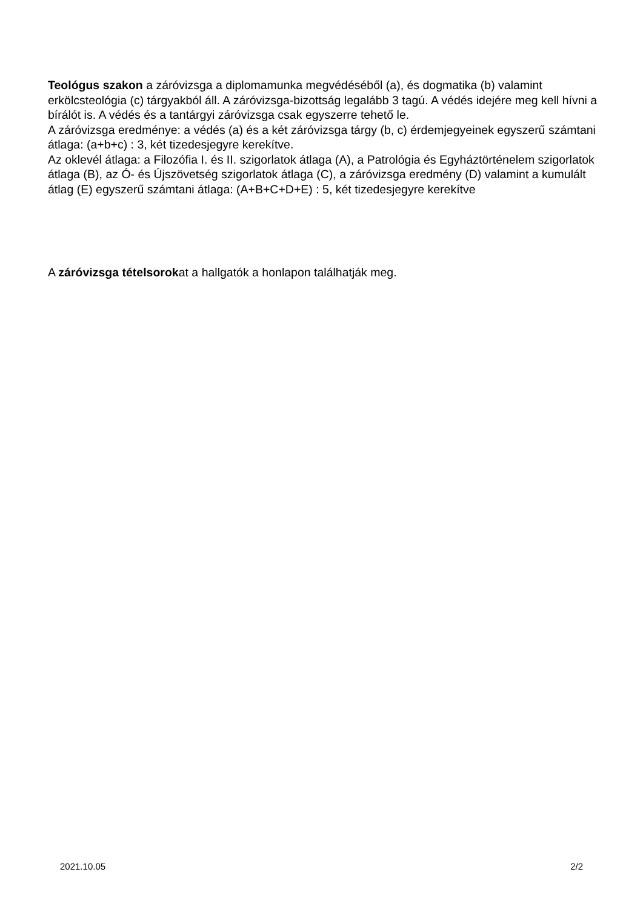Teológus szakon a záróvizsga a diplomamunka megvédéséből (a), és dogmatika (b) valamint erkölcsteológia (c) tárgyakból áll. A záróvizsga-bizottság legalább 3 tagú. A védés idejére meg kell hívni a bírálót is. A védés és a tantárgyi záróvizsga csak egyszerre tehető le.
A záróvizsga eredménye: a védés (a) és a két záróvizsga tárgy (b, c) érdemjegyeinek egyszerű számtani átlaga: (a+b+c) : 3, két tizedesjegyre kerekítve.
Az oklevél átlaga: a Filozófia I. és II. szigorlatok átlaga (A), a Patrológia és Egyháztörténelem szigorlatok átlaga (B), az Ó- és Újszövetség szigorlatok átlaga (C), a záróvizsga eredmény (D) valamint a kumulált átlag (E) egyszerű számtani átlaga: (A+B+C+D+E) : 5, két tizedesjegyre kerekítve
A záróvizsga tételsorokat a hallgatók a honlapon találhatják meg.
2021.10.05 2/2